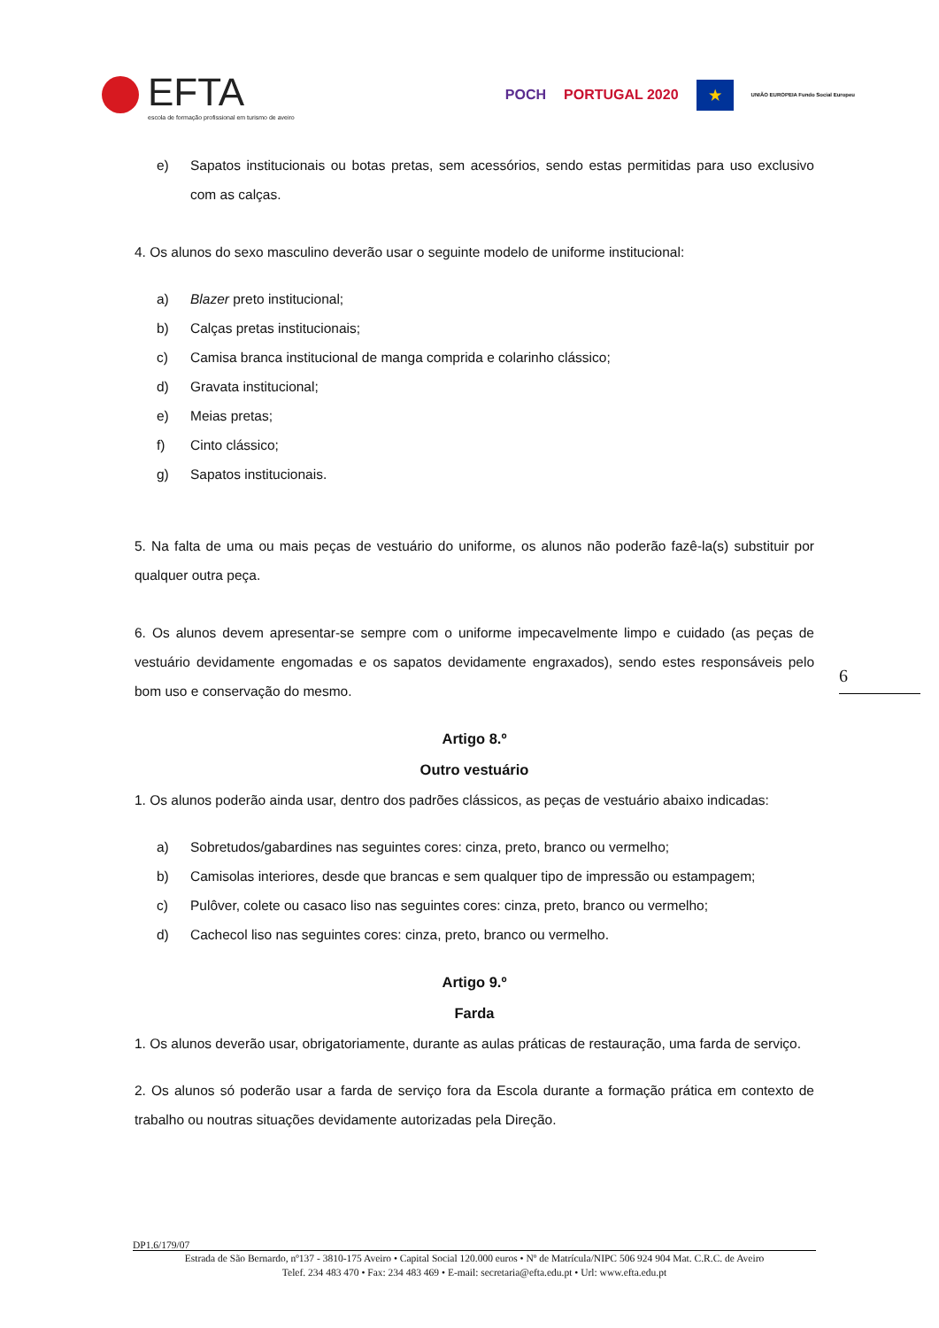EFTA
escola de formação profissional em turismo de aveiro
POCH PORTUGAL 2020 ★ UNIÃO EUROPEIA Fundo Social Europeu
e) Sapatos institucionais ou botas pretas, sem acessórios, sendo estas permitidas para uso exclusivo com as calças.
4. Os alunos do sexo masculino deverão usar o seguinte modelo de uniforme institucional:
a) Blazer preto institucional;
b) Calças pretas institucionais;
c) Camisa branca institucional de manga comprida e colarinho clássico;
d) Gravata institucional;
e) Meias pretas;
f) Cinto clássico;
g) Sapatos institucionais.
5. Na falta de uma ou mais peças de vestuário do uniforme, os alunos não poderão fazê-la(s) substituir por qualquer outra peça.
6. Os alunos devem apresentar-se sempre com o uniforme impecavelmente limpo e cuidado (as peças de vestuário devidamente engomadas e os sapatos devidamente engraxados), sendo estes responsáveis pelo bom uso e conservação do mesmo.
Artigo 8.º
Outro vestuário
1. Os alunos poderão ainda usar, dentro dos padrões clássicos, as peças de vestuário abaixo indicadas:
a) Sobretudos/gabardines nas seguintes cores: cinza, preto, branco ou vermelho;
b) Camisolas interiores, desde que brancas e sem qualquer tipo de impressão ou estampagem;
c) Pulôver, colete ou casaco liso nas seguintes cores: cinza, preto, branco ou vermelho;
d) Cachecol liso nas seguintes cores: cinza, preto, branco ou vermelho.
Artigo 9.º
Farda
1. Os alunos deverão usar, obrigatoriamente, durante as aulas práticas de restauração, uma farda de serviço.
2. Os alunos só poderão usar a farda de serviço fora da Escola durante a formação prática em contexto de trabalho ou noutras situações devidamente autorizadas pela Direção.
6
DP1.6/179/07
Estrada de São Bernardo, nº137 - 3810-175 Aveiro • Capital Social 120.000 euros • Nº de Matrícula/NIPC 506 924 904 Mat. C.R.C. de Aveiro
Telef. 234 483 470 • Fax: 234 483 469 • E-mail: secretaria@efta.edu.pt • Url: www.efta.edu.pt